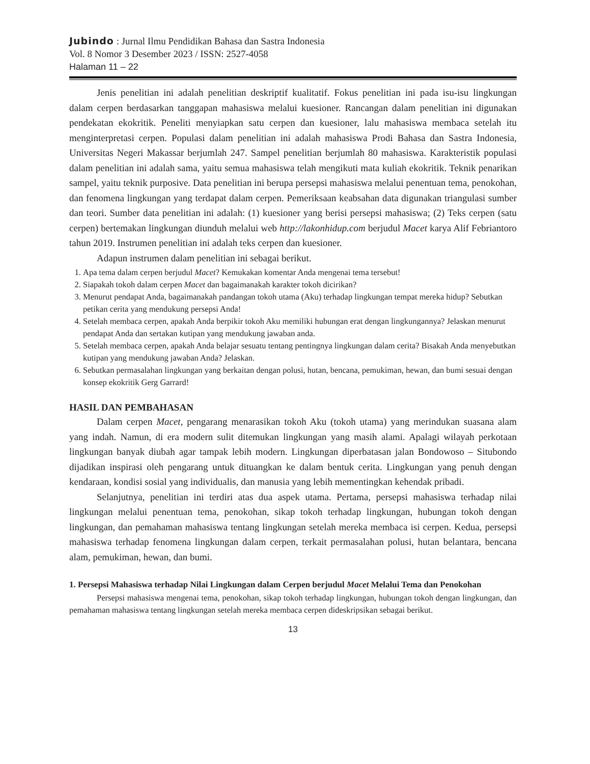Jubindo : Jurnal Ilmu Pendidikan Bahasa dan Sastra Indonesia
Vol. 8 Nomor 3 Desember 2023 / ISSN: 2527-4058
Halaman 11 – 22
Jenis penelitian ini adalah penelitian deskriptif kualitatif. Fokus penelitian ini pada isu-isu lingkungan dalam cerpen berdasarkan tanggapan mahasiswa melalui kuesioner. Rancangan dalam penelitian ini digunakan pendekatan ekokritik. Peneliti menyiapkan satu cerpen dan kuesioner, lalu mahasiswa membaca setelah itu menginterpretasi cerpen. Populasi dalam penelitian ini adalah mahasiswa Prodi Bahasa dan Sastra Indonesia, Universitas Negeri Makassar berjumlah 247. Sampel penelitian berjumlah 80 mahasiswa. Karakteristik populasi dalam penelitian ini adalah sama, yaitu semua mahasiswa telah mengikuti mata kuliah ekokritik. Teknik penarikan sampel, yaitu teknik purposive. Data penelitian ini berupa persepsi mahasiswa melalui penentuan tema, penokohan, dan fenomena lingkungan yang terdapat dalam cerpen. Pemeriksaan keabsahan data digunakan triangulasi sumber dan teori. Sumber data penelitian ini adalah: (1) kuesioner yang berisi persepsi mahasiswa; (2) Teks cerpen (satu cerpen) bertemakan lingkungan diunduh melalui web http://lakonhidup.com berjudul Macet karya Alif Febriantoro tahun 2019. Instrumen penelitian ini adalah teks cerpen dan kuesioner.
Adapun instrumen dalam penelitian ini sebagai berikut.
1. Apa tema dalam cerpen berjudul Macet? Kemukakan komentar Anda mengenai tema tersebut!
2. Siapakah tokoh dalam cerpen Macet dan bagaimanakah karakter tokoh dicirikan?
3. Menurut pendapat Anda, bagaimanakah pandangan tokoh utama (Aku) terhadap lingkungan tempat mereka hidup? Sebutkan petikan cerita yang mendukung persepsi Anda!
4. Setelah membaca cerpen, apakah Anda berpikir tokoh Aku memiliki hubungan erat dengan lingkungannya? Jelaskan menurut pendapat Anda dan sertakan kutipan yang mendukung jawaban anda.
5. Setelah membaca cerpen, apakah Anda belajar sesuatu tentang pentingnya lingkungan dalam cerita? Bisakah Anda menyebutkan kutipan yang mendukung jawaban Anda? Jelaskan.
6. Sebutkan permasalahan lingkungan yang berkaitan dengan polusi, hutan, bencana, pemukiman, hewan, dan bumi sesuai dengan konsep ekokritik Gerg Garrard!
HASIL DAN PEMBAHASAN
Dalam cerpen Macet, pengarang menarasikan tokoh Aku (tokoh utama) yang merindukan suasana alam yang indah. Namun, di era modern sulit ditemukan lingkungan yang masih alami. Apalagi wilayah perkotaan lingkungan banyak diubah agar tampak lebih modern. Lingkungan diperbatasan jalan Bondowoso – Situbondo dijadikan inspirasi oleh pengarang untuk dituangkan ke dalam bentuk cerita. Lingkungan yang penuh dengan kendaraan, kondisi sosial yang individualis, dan manusia yang lebih mementingkan kehendak pribadi.
Selanjutnya, penelitian ini terdiri atas dua aspek utama. Pertama, persepsi mahasiswa terhadap nilai lingkungan melalui penentuan tema, penokohan, sikap tokoh terhadap lingkungan, hubungan tokoh dengan lingkungan, dan pemahaman mahasiswa tentang lingkungan setelah mereka membaca isi cerpen. Kedua, persepsi mahasiswa terhadap fenomena lingkungan dalam cerpen, terkait permasalahan polusi, hutan belantara, bencana alam, pemukiman, hewan, dan bumi.
1. Persepsi Mahasiswa terhadap Nilai Lingkungan dalam Cerpen berjudul Macet Melalui Tema dan Penokohan
Persepsi mahasiswa mengenai tema, penokohan, sikap tokoh terhadap lingkungan, hubungan tokoh dengan lingkungan, dan pemahaman mahasiswa tentang lingkungan setelah mereka membaca cerpen dideskripsikan sebagai berikut.
13